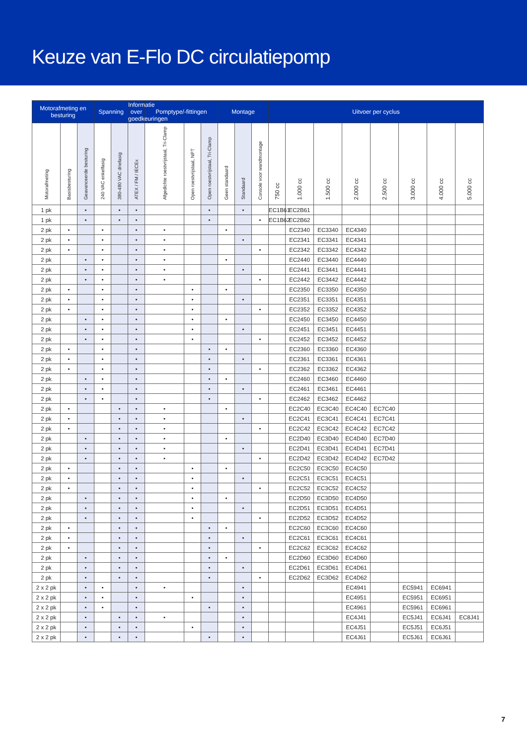Keuze van E-Flo DC circulatiepomp
| Motorafmeting en besturing | | | Spanning | | Informatie over goedkeuringen | Pomptype/-fittingen | | | Montage | | | Uitvoer per cyclus | | | | | | | |
| --- | --- | --- | --- | --- | --- | --- | --- | --- | --- | --- | --- | --- | --- | --- | --- | --- | --- | --- | --- |
| Motorafmeting | Basisbesturing | Geavanceerde besturing | 240 VAC enkelfasig | 380-480 VAC driefasig | ATEX / FM / IECEx | Afgedichte roestvrijstaal, Tri-Clamp | Open roestvrijstaal, NPT | Open roestvrijstaal, Tri-Clamp | Geen standaard | Standaard | Console voor wandmontage | 750 cc | 1.000 cc | 1.500 cc | 2.000 cc | 2.500 cc | 3.000 cc | 4.000 cc | 5.000 cc |
| 1 pk | | • | | • | • | | | • | | • | | EC1B61 | EC2B61 | | | | | | |
| 1 pk | | • | | • | • | | | • | | | • | EC1B62 | EC2B62 | | | | | | |
| 2 pk | • | | • | | • | • | | | • | | | | EC2340 | EC3340 | EC4340 | | | | |
| 2 pk | • | | • | | • | • | | | | • | | | EC2341 | EC3341 | EC4341 | | | | |
| 2 pk | • | | • | | • | • | | | | | • | | EC2342 | EC3342 | EC4342 | | | | |
| 2 pk | | • | • | | • | • | | | • | | | | EC2440 | EC3440 | EC4440 | | | | |
| 2 pk | | • | • | | • | • | | | | • | | | EC2441 | EC3441 | EC4441 | | | | |
| 2 pk | | • | • | | • | • | | | | | • | | EC2442 | EC3442 | EC4442 | | | | |
| 2 pk | • | | • | | • | | • | | • | | | | EC2350 | EC3350 | EC4350 | | | | |
| 2 pk | • | | • | | • | | • | | | • | | | EC2351 | EC3351 | EC4351 | | | | |
| 2 pk | • | | • | | • | | • | | | | • | | EC2352 | EC3352 | EC4352 | | | | |
| 2 pk | | • | • | | • | | • | | • | | | | EC2450 | EC3450 | EC4450 | | | | |
| 2 pk | | • | • | | • | | • | | | • | | | EC2451 | EC3451 | EC4451 | | | | |
| 2 pk | | • | • | | • | | • | | | | • | | EC2452 | EC3452 | EC4452 | | | | |
| 2 pk | • | | • | | • | | | • | • | | | | EC2360 | EC3360 | EC4360 | | | | |
| 2 pk | • | | • | | • | | | • | | • | | | EC2361 | EC3361 | EC4361 | | | | |
| 2 pk | • | | • | | • | | | • | | | • | | EC2362 | EC3362 | EC4362 | | | | |
| 2 pk | | • | • | | • | | | • | • | | | | EC2460 | EC3460 | EC4460 | | | | |
| 2 pk | | • | • | | • | | | • | | • | | | EC2461 | EC3461 | EC4461 | | | | |
| 2 pk | | • | • | | • | | | • | | | • | | EC2462 | EC3462 | EC4462 | | | | |
| 2 pk | • | | | • | • | • | | | • | | | | EC2C40 | EC3C40 | EC4C40 | EC7C40 | | | |
| 2 pk | • | | | • | • | • | | | | • | | | EC2C41 | EC3C41 | EC4C41 | EC7C41 | | | |
| 2 pk | • | | | • | • | • | | | | | • | | EC2C42 | EC3C42 | EC4C42 | EC7C42 | | | |
| 2 pk | | • | | • | • | • | | | • | | | | EC2D40 | EC3D40 | EC4D40 | EC7D40 | | | |
| 2 pk | | • | | • | • | • | | | | • | | | EC2D41 | EC3D41 | EC4D41 | EC7D41 | | | |
| 2 pk | | • | | • | • | • | | | | | • | | EC2D42 | EC3D42 | EC4D42 | EC7D42 | | | |
| 2 pk | • | | | • | • | | • | | • | | | | EC2C50 | EC3C50 | EC4C50 | | | | |
| 2 pk | • | | | • | • | | • | | | • | | | EC2C51 | EC3C51 | EC4C51 | | | | |
| 2 pk | • | | | • | • | | • | | | | • | | EC2C52 | EC3C52 | EC4C52 | | | | |
| 2 pk | | • | | • | • | | • | | • | | | | EC2D50 | EC3D50 | EC4D50 | | | | |
| 2 pk | | • | | • | • | | • | | | • | | | EC2D51 | EC3D51 | EC4D51 | | | | |
| 2 pk | | • | | • | • | | • | | | | • | | EC2D52 | EC3D52 | EC4D52 | | | | |
| 2 pk | • | | | • | • | | | • | • | | | | EC2C60 | EC3C60 | EC4C60 | | | | |
| 2 pk | • | | | • | • | | | • | | • | | | EC2C61 | EC3C61 | EC4C61 | | | | |
| 2 pk | • | | | • | • | | | • | | | • | | EC2C62 | EC3C62 | EC4C62 | | | | |
| 2 pk | | • | | • | • | | | • | • | | | | EC2D60 | EC3D60 | EC4D60 | | | | |
| 2 pk | | • | | • | • | | | • | | • | | | EC2D61 | EC3D61 | EC4D61 | | | | |
| 2 pk | | • | | • | • | | | • | | | • | | EC2D62 | EC3D62 | EC4D62 | | | | |
| 2 x 2 pk | | • | • | | • | • | | | | • | | | | | EC4941 | | EC5941 | EC6941 | |
| 2 x 2 pk | | • | • | | • | | • | | | • | | | | | EC4951 | | EC5951 | EC6951 | |
| 2 x 2 pk | | • | • | | • | | | • | | • | | | | | EC4961 | | EC5961 | EC6961 | |
| 2 x 2 pk | | • | | • | • | • | | | | • | | | | | EC4J41 | | EC5J41 | EC6J41 | EC8J41 |
| 2 x 2 pk | | • | | • | • | | • | | | • | | | | | EC4J51 | | EC5J51 | EC6J51 | |
| 2 x 2 pk | | • | | • | • | | | • | | • | | | | | EC4J61 | | EC5J61 | EC6J61 | |
7